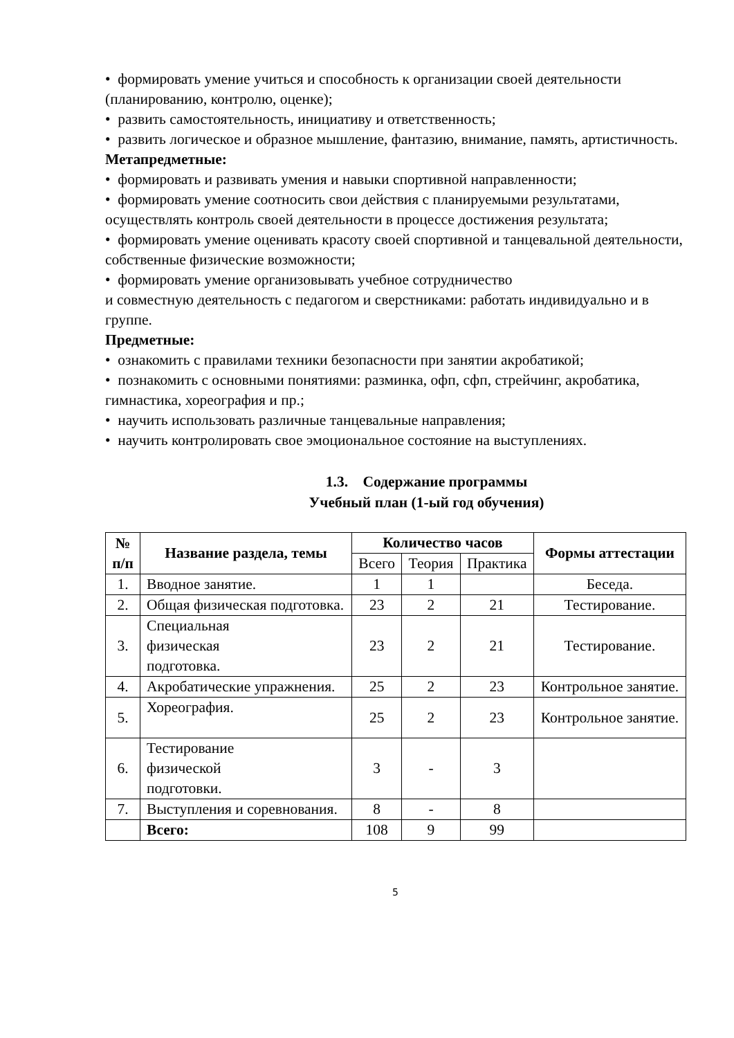• формировать умение учиться и способность к организации своей деятельности (планированию, контролю, оценке);
• развить самостоятельность, инициативу и ответственность;
• развить логическое и образное мышление, фантазию, внимание, память, артистичность.
Метапредметные:
• формировать и развивать умения и навыки спортивной направленности;
• формировать умение соотносить свои действия с планируемыми результатами, осуществлять контроль своей деятельности в процессе достижения результата;
• формировать умение оценивать красоту своей спортивной и танцевальной деятельности, собственные физические возможности;
• формировать умение организовывать учебное сотрудничество
и совместную деятельность с педагогом и сверстниками: работать индивидуально и в группе.
Предметные:
• ознакомить с правилами техники безопасности при занятии акробатикой;
• познакомить с основными понятиями: разминка, офп, сфп, стрейчинг, акробатика, гимнастика, хореография и пр.;
• научить использовать различные танцевальные направления;
• научить контролировать свое эмоциональное состояние на выступлениях.
1.3. Содержание программы
Учебный план (1-ый год обучения)
| № п/п | Название раздела, темы | Количество часов | | | Формы аттестации |
| --- | --- | --- | --- | --- | --- |
| | | Всего | Теория | Практика | |
| 1. | Вводное занятие. | 1 | 1 | | Беседа. |
| 2. | Общая физическая подготовка. | 23 | 2 | 21 | Тестирование. |
| 3. | Специальная физическая подготовка. | 23 | 2 | 21 | Тестирование. |
| 4. | Акробатические упражнения. | 25 | 2 | 23 | Контрольное занятие. |
| 5. | Хореография. | 25 | 2 | 23 | Контрольное занятие. |
| 6. | Тестирование физической подготовки. | 3 | - | 3 | |
| 7. | Выступления и соревнования. | 8 | - | 8 | |
| | Всего: | 108 | 9 | 99 | |
5